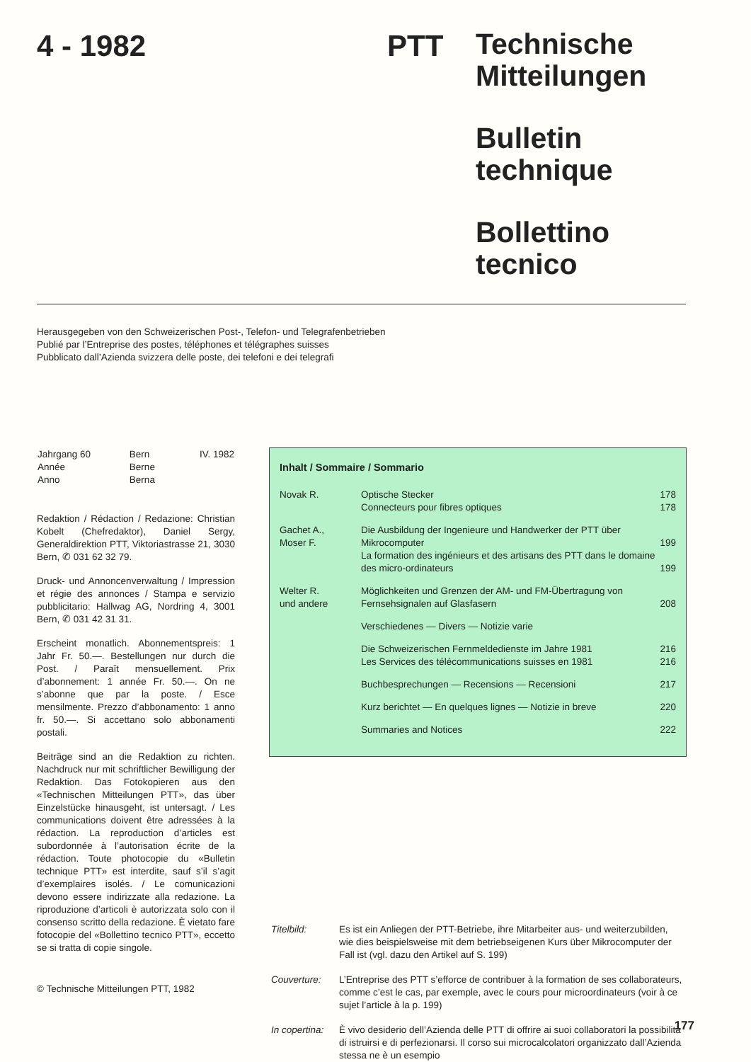4 - 1982 PTT
Technische
Mitteilungen
Bulletin
technique
Bollettino
tecnico
Herausgegeben von den Schweizerischen Post-, Telefon- und Telegrafenbetrieben
Publié par l’Entreprise des postes, téléphones et télégraphes suisses
Pubblicato dall’Azienda svizzera delle poste, dei telefoni e dei telegrafi
| Jahrgang 60 Année Anno | Bern Berne Berna | IV. 1982 |
Redaktion / Rédaction / Redazione: Christian Kobelt (Chefredaktor), Daniel Sergy, Generaldirektion PTT, Viktoriastrasse 21, 3030 Bern, ✆ 031 62 32 79.
Druck- und Annoncenverwaltung / Impression et régie des annonces / Stampa e servizio pubblicitario: Hallwag AG, Nordring 4, 3001 Bern, ✆ 031 42 31 31.
Erscheint monatlich. Abonnementspreis: 1 Jahr Fr. 50.—. Bestellungen nur durch die Post. / Paraît mensuellement. Prix d’abonnement: 1 année Fr. 50.—. On ne s’abonne que par la poste. / Esce mensilmente. Prezzo d’abbonamento: 1 anno fr. 50.—. Si accettano solo abbonamenti postali.
Beiträge sind an die Redaktion zu richten. Nachdruck nur mit schriftlicher Bewilligung der Redaktion. Das Fotokopieren aus den «Technischen Mitteilungen PTT», das über Einzelstücke hinausgeht, ist untersagt. / Les communications doivent être adressées à la rédaction. La reproduction d’articles est subordonnée à l’autorisation écrite de la rédaction. Toute photocopie du «Bulletin technique PTT» est interdite, sauf s’il s’agit d’exemplaires isolés. / Le comunicazioni devono essere indirizzate alla redazione. La riproduzione d’articoli è autorizzata solo con il consenso scritto della redazione. È vietato fare fotocopie del «Bollettino tecnico PTT», eccetto se si tratta di copie singole.
© Technische Mitteilungen PTT, 1982
Inhalt / Sommaire / Sommario
| Novak R. | Optische Stecker Connecteurs pour fibres optiques | 178 178 |
| Gachet A., Moser F. | Die Ausbildung der Ingenieure und Handwerker der PTT über Mikrocomputer La formation des ingénieurs et des artisans des PTT dans le domaine des micro-ordinateurs | 199 199 |
| Welter R. und andere | Möglichkeiten und Grenzen der AM- und FM-Übertragung von Fernsehsignalen auf Glasfasern | 208 |
| | Verschiedenes — Divers — Notizie varie | |
| | Die Schweizerischen Fernmeldedienste im Jahre 1981 Les Services des télécommunications suisses en 1981 | 216 216 |
| | Buchbesprechungen — Recensions — Recensioni | 217 |
| | Kurz berichtet — En quelques lignes — Notizie in breve | 220 |
| | Summaries and Notices | 222 |
| Titelbild: | Es ist ein Anliegen der PTT-Betriebe, ihre Mitarbeiter aus- und weiterzubilden, wie dies beispielsweise mit dem betriebseigenen Kurs über Mikrocomputer der Fall ist (vgl. dazu den Artikel auf S. 199) |
| Couverture: | L’Entreprise des PTT s’efforce de contribuer à la formation de ses collaborateurs, comme c’est le cas, par exemple, avec le cours pour microordinateurs (voir à ce sujet l’article à la p. 199) |
| In copertina: | È vivo desiderio dell’Azienda delle PTT di offrire ai suoi collaboratori la possibilità di istruirsi e di perfezionarsi. Il corso sui microcalcolatori organizzato dall’Azienda stessa ne è un esempio |
177